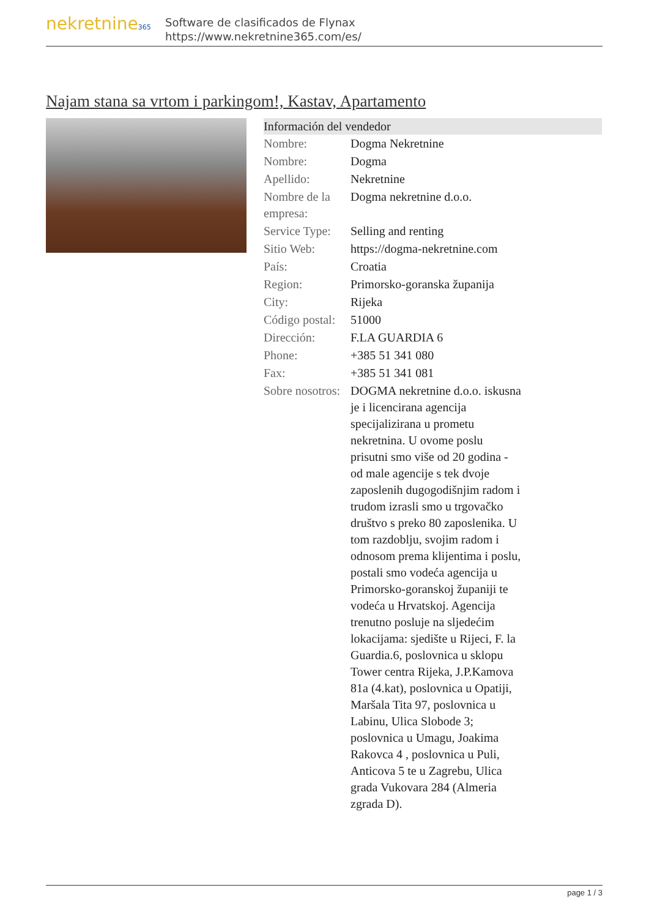nekretnine365
Software de clasificados de Flynax
https://www.nekretnine365.com/es/
Najam stana sa vrtom i parkingom!, Kastav, Apartamento
| Información del vendedor | |
| --- | --- |
| Nombre: | Dogma Nekretnine |
| Nombre: | Dogma |
| Apellido: | Nekretnine |
| Nombre de la empresa: | Dogma nekretnine d.o.o. |
| Service Type: | Selling and renting |
| Sitio Web: | https://dogma-nekretnine.com |
| País: | Croatia |
| Region: | Primorsko-goranska županija |
| City: | Rijeka |
| Código postal: | 51000 |
| Dirección: | F.LA GUARDIA 6 |
| Phone: | +385 51 341 080 |
| Fax: | +385 51 341 081 |
| Sobre nosotros: | DOGMA nekretnine d.o.o. iskusna je i licencirana agencija specijalizirana u prometu nekretnina. U ovome poslu prisutni smo više od 20 godina - od male agencije s tek dvoje zaposlenih dugogodišnjim radom i trudom izrasli smo u trgovačko društvo s preko 80 zaposlenika. U tom razdoblju, svojim radom i odnosom prema klijentima i poslu, postali smo vodeća agencija u Primorsko-goranskoj županiji te vodeća u Hrvatskoj. Agencija trenutno posluje na sljedećim lokacijama: sjedište u Rijeci, F. la Guardia.6, poslovnica u sklopu Tower centra Rijeka, J.P.Kamova 81a (4.kat), poslovnica u Opatiji, Maršala Tita 97, poslovnica u Labinu, Ulica Slobode 3; poslovnica u Umagu, Joakima Rakovca 4 , poslovnica u Puli, Anticova 5 te u Zagrebu, Ulica grada Vukovara 284 (Almeria zgrada D). |
page 1 / 3